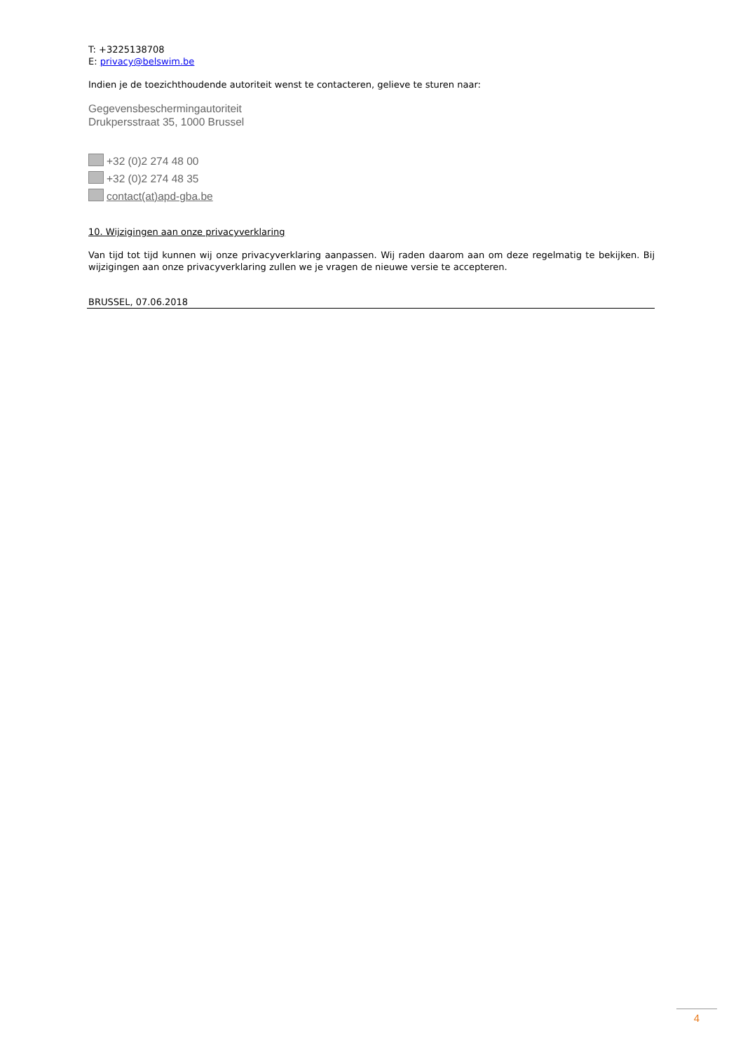T: +3225138708
E: privacy@belswim.be
Indien je de toezichthoudende autoriteit wenst te contacteren, gelieve te sturen naar:
Gegevensbeschermingautoriteit
Drukpersstraat 35, 1000 Brussel
+32 (0)2 274 48 00
+32 (0)2 274 48 35
contact(at)apd-gba.be
10. Wijzigingen aan onze privacyverklaring
Van tijd tot tijd kunnen wij onze privacyverklaring aanpassen. Wij raden daarom aan om deze regelmatig te bekijken. Bij wijzigingen aan onze privacyverklaring zullen we je vragen de nieuwe versie te accepteren.
BRUSSEL, 07.06.2018
4